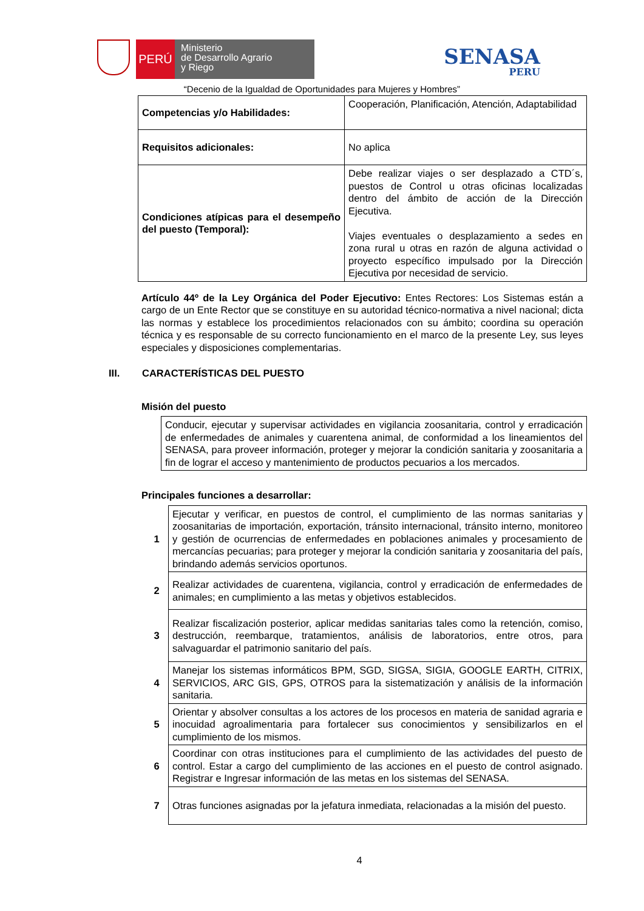PERÚ
Ministerio
de Desarrollo Agrario
y Riego
SENASA
PERU
“Decenio de la Igualdad de Oportunidades para Mujeres y Hombres”
| Competencias y/o Habilidades: | Cooperación, Planificación, Atención, Adaptabilidad |
| Requisitos adicionales: | No aplica |
| Condiciones atípicas para el desempeño del puesto (Temporal): | Debe realizar viajes o ser desplazado a CTD´s, puestos de Control u otras oficinas localizadas dentro del ámbito de acción de la Dirección Ejecutiva. Viajes eventuales o desplazamiento a sedes en zona rural u otras en razón de alguna actividad o proyecto específico impulsado por la Dirección Ejecutiva por necesidad de servicio. |
Artículo 44º de la Ley Orgánica del Poder Ejecutivo: Entes Rectores: Los Sistemas están a cargo de un Ente Rector que se constituye en su autoridad técnico-normativa a nivel nacional; dicta las normas y establece los procedimientos relacionados con su ámbito; coordina su operación técnica y es responsable de su correcto funcionamiento en el marco de la presente Ley, sus leyes especiales y disposiciones complementarias.
III. CARACTERÍSTICAS DEL PUESTO
Misión del puesto
| Conducir, ejecutar y supervisar actividades en vigilancia zoosanitaria, control y erradicación de enfermedades de animales y cuarentena animal, de conformidad a los lineamientos del SENASA, para proveer información, proteger y mejorar la condición sanitaria y zoosanitaria a fin de lograr el acceso y mantenimiento de productos pecuarios a los mercados. |
Principales funciones a desarrollar:
| 1 | Ejecutar y verificar, en puestos de control, el cumplimiento de las normas sanitarias y zoosanitarias de importación, exportación, tránsito internacional, tránsito interno, monitoreo y gestión de ocurrencias de enfermedades en poblaciones animales y procesamiento de mercancías pecuarias; para proteger y mejorar la condición sanitaria y zoosanitaria del país, brindando además servicios oportunos. |
| 2 | Realizar actividades de cuarentena, vigilancia, control y erradicación de enfermedades de animales; en cumplimiento a las metas y objetivos establecidos. |
| 3 | Realizar fiscalización posterior, aplicar medidas sanitarias tales como la retención, comiso, destrucción, reembarque, tratamientos, análisis de laboratorios, entre otros, para salvaguardar el patrimonio sanitario del país. |
| 4 | Manejar los sistemas informáticos BPM, SGD, SIGSA, SIGIA, GOOGLE EARTH, CITRIX, SERVICIOS, ARC GIS, GPS, OTROS para la sistematización y análisis de la información sanitaria. |
| 5 | Orientar y absolver consultas a los actores de los procesos en materia de sanidad agraria e inocuidad agroalimentaria para fortalecer sus conocimientos y sensibilizarlos en el cumplimiento de los mismos. |
| 6 | Coordinar con otras instituciones para el cumplimiento de las actividades del puesto de control. Estar a cargo del cumplimiento de las acciones en el puesto de control asignado. Registrar e Ingresar información de las metas en los sistemas del SENASA. |
| 7 | Otras funciones asignadas por la jefatura inmediata, relacionadas a la misión del puesto. |
4